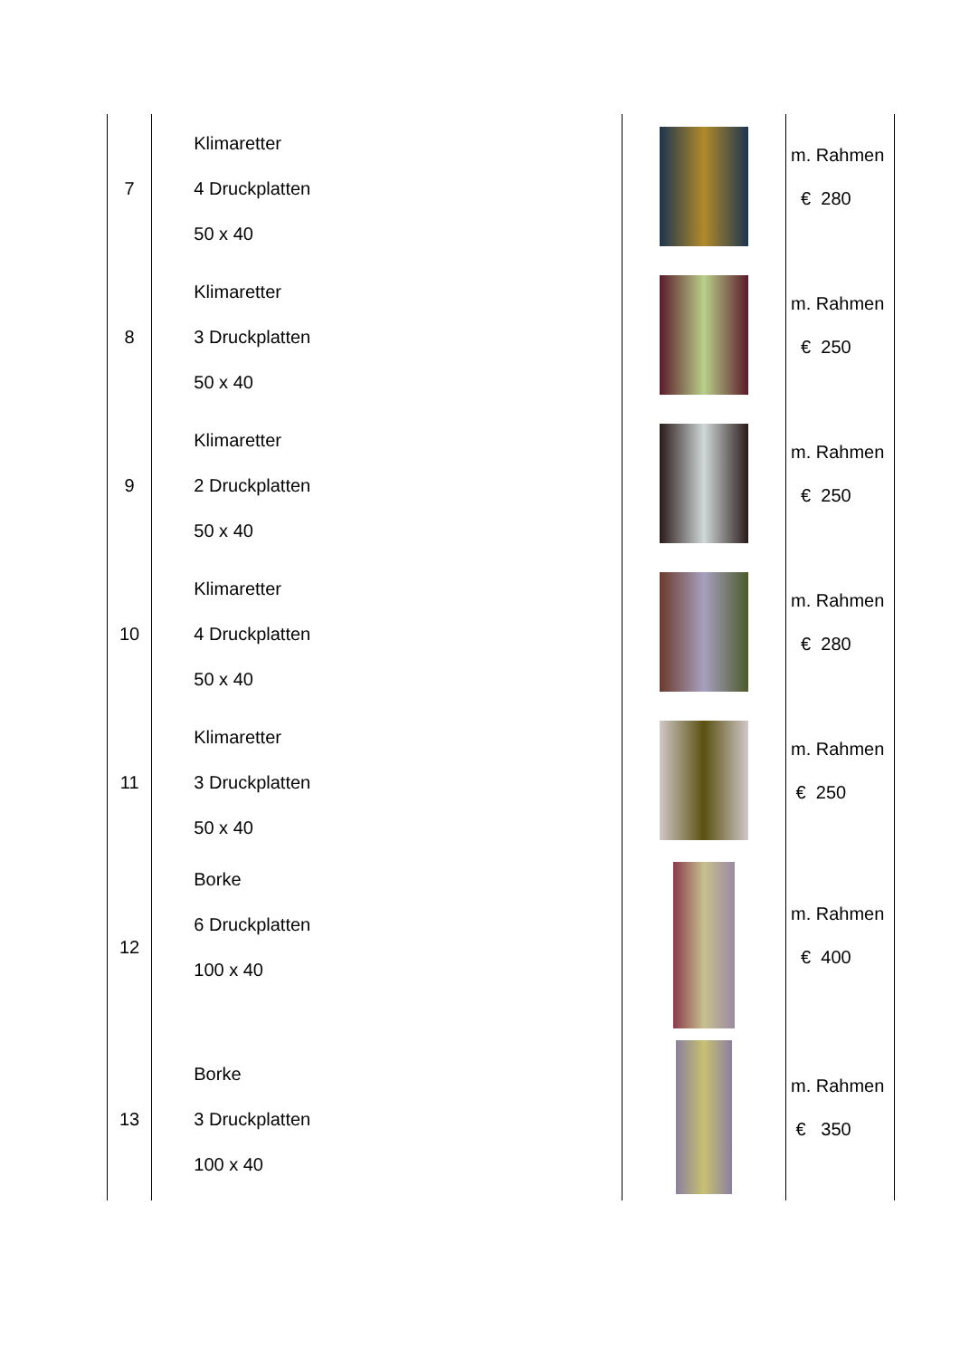| 7 | Klimaretter 4 Druckplatten 50 x 40 | | m. Rahmen € 280 |
| 8 | Klimaretter 3 Druckplatten 50 x 40 | | m. Rahmen € 250 |
| 9 | Klimaretter 2 Druckplatten 50 x 40 | | m. Rahmen € 250 |
| 10 | Klimaretter 4 Druckplatten 50 x 40 | | m. Rahmen € 280 |
| 11 | Klimaretter 3 Druckplatten 50 x 40 | | m. Rahmen € 250 |
| 12 | Borke 6 Druckplatten 100 x 40 | | m. Rahmen € 400 |
| 13 | Borke 3 Druckplatten 100 x 40 | | m. Rahmen € 350 |